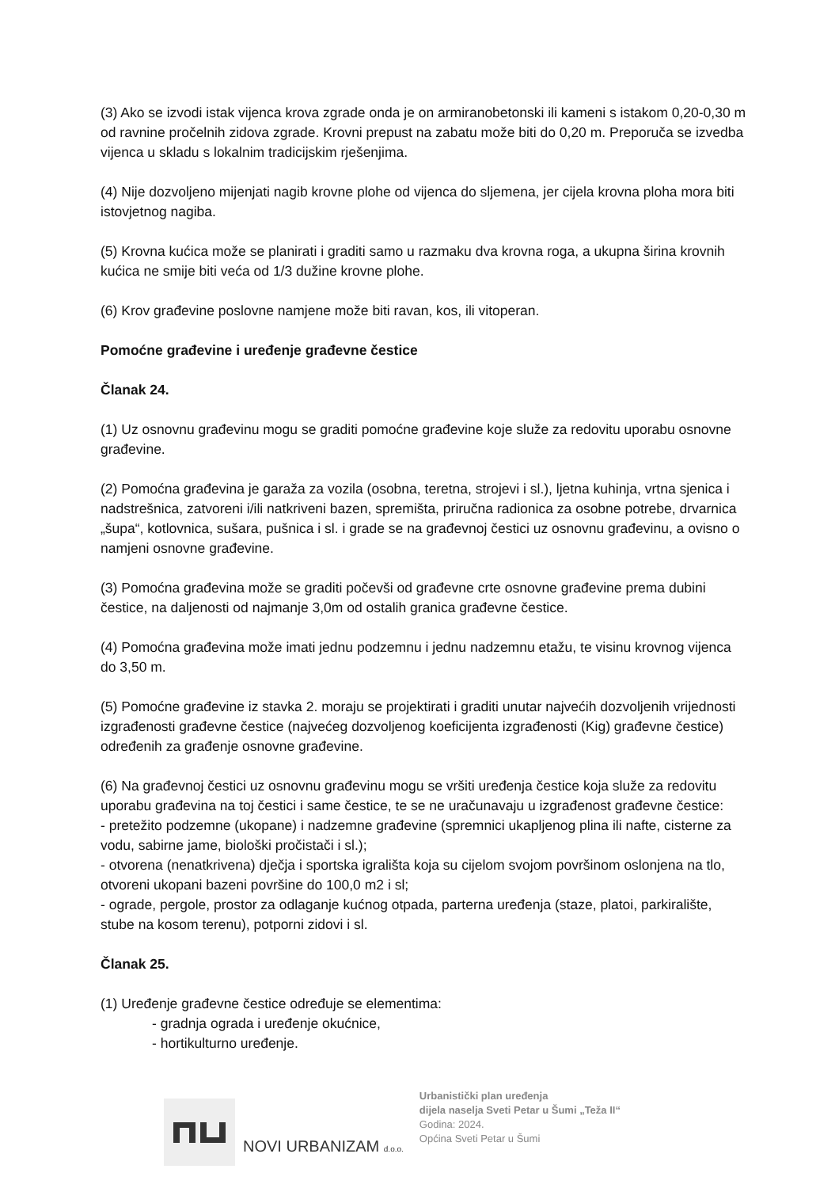(3) Ako se izvodi istak vijenca krova zgrade onda je on armiranobetonski ili kameni s istakom 0,20-0,30 m od ravnine pročelnih zidova zgrade. Krovni prepust na zabatu može biti do 0,20 m. Preporuča se izvedba vijenca u skladu s lokalnim tradicijskim rješenjima.
(4) Nije dozvoljeno mijenjati nagib krovne plohe od vijenca do sljemena, jer cijela krovna ploha mora biti istovjetnog nagiba.
(5) Krovna kućica može se planirati i graditi samo u razmaku dva krovna roga, a ukupna širina krovnih kućica ne smije biti veća od 1/3 dužine krovne plohe.
(6) Krov građevine poslovne namjene može biti ravan, kos, ili vitoperan.
Pomoćne građevine i uređenje građevne čestice
Članak 24.
(1) Uz osnovnu građevinu mogu se graditi pomoćne građevine koje služe za redovitu uporabu osnovne građevine.
(2) Pomoćna građevina je garaža za vozila (osobna, teretna, strojevi i sl.), ljetna kuhinja, vrtna sjenica i nadstrešnica, zatvoreni i/ili natkriveni bazen, spremišta, priručna radionica za osobne potrebe, drvarnica „šupa“, kotlovnica, sušara, pušnica i sl. i grade se na građevnoj čestici uz osnovnu građevinu, a ovisno o namjeni osnovne građevine.
(3) Pomoćna građevina može se graditi počevši od građevne crte osnovne građevine prema dubini čestice, na daljenosti od najmanje 3,0m od ostalih granica građevne čestice.
(4) Pomoćna građevina može imati jednu podzemnu i jednu nadzemnu etažu, te visinu krovnog vijenca do 3,50 m.
(5) Pomoćne građevine iz stavka 2. moraju se projektirati i graditi unutar najvećih dozvoljenih vrijednosti izgrađenosti građevne čestice (najvećeg dozvoljenog koeficijenta izgrađenosti (Kig) građevne čestice) određenih za građenje osnovne građevine.
(6) Na građevnoj čestici uz osnovnu građevinu mogu se vršiti uređenja čestice koja služe za redovitu uporabu građevina na toj čestici i same čestice, te se ne uračunavaju u izgrađenost građevne čestice:
- pretežito podzemne (ukopane) i nadzemne građevine (spremnici ukapljenog plina ili nafte, cisterne za vodu, sabirne jame, biološki pročistači i sl.);
- otvorena (nenatkrivena) dječja i sportska igrališta koja su cijelom svojom površinom oslonjena na tlo, otvoreni ukopani bazeni površine do 100,0 m2 i sl;
- ograde, pergole, prostor za odlaganje kućnog otpada, parterna uređenja (staze, platoi, parkiralište, stube na kosom terenu), potporni zidovi i sl.
Članak 25.
(1) Uređenje građevne čestice određuje se elementima:
- gradnja ograda i uređenje okućnice,
- hortikulturno uređenje.
NOVI URBANIZAM d.o.o.
Urbanistički plan uređenja
dijela naselja Sveti Petar u Šumi „Teža II“
Godina: 2024.
Općina Sveti Petar u Šumi